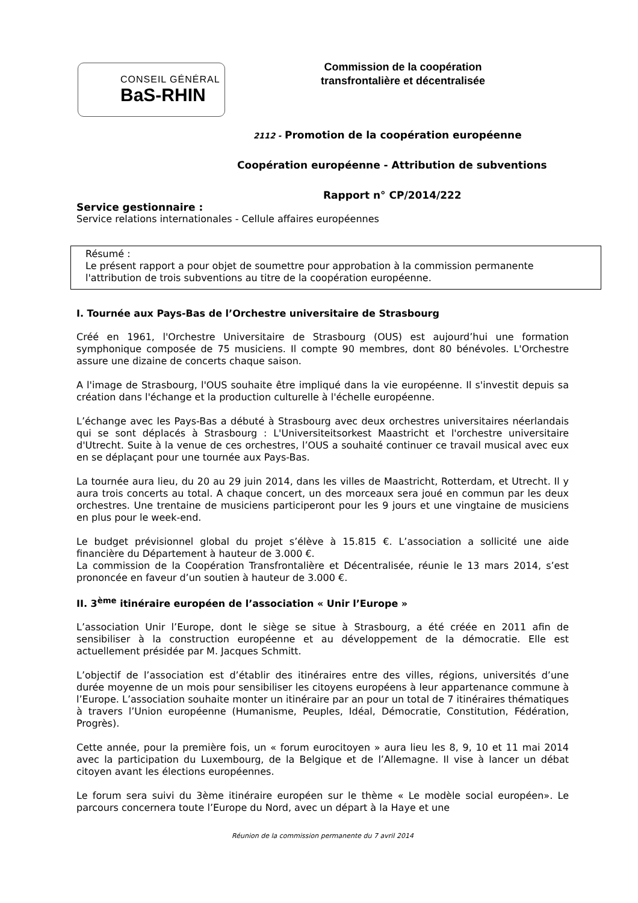CONSEIL GÉNÉRAL
BaS-RHIN
Commission de la coopération
transfrontalière et décentralisée
2112 - Promotion de la coopération européenne
Coopération européenne - Attribution de subventions
Rapport n° CP/2014/222
Service gestionnaire :
Service relations internationales - Cellule affaires européennes
Résumé :
Le présent rapport a pour objet de soumettre pour approbation à la commission permanente l'attribution de trois subventions au titre de la coopération européenne.
I. Tournée aux Pays-Bas de l’Orchestre universitaire de Strasbourg
Créé en 1961, l'Orchestre Universitaire de Strasbourg (OUS) est aujourd’hui une formation symphonique composée de 75 musiciens. Il compte 90 membres, dont 80 bénévoles. L'Orchestre assure une dizaine de concerts chaque saison.
A l'image de Strasbourg, l'OUS souhaite être impliqué dans la vie européenne. Il s'investit depuis sa création dans l'échange et la production culturelle à l'échelle européenne.
L’échange avec les Pays-Bas a débuté à Strasbourg avec deux orchestres universitaires néerlandais qui se sont déplacés à Strasbourg : L'Universiteitsorkest Maastricht et l'orchestre universitaire d'Utrecht. Suite à la venue de ces orchestres, l’OUS a souhaité continuer ce travail musical avec eux en se déplaçant pour une tournée aux Pays-Bas.
La tournée aura lieu, du 20 au 29 juin 2014, dans les villes de Maastricht, Rotterdam, et Utrecht. Il y aura trois concerts au total. A chaque concert, un des morceaux sera joué en commun par les deux orchestres. Une trentaine de musiciens participeront pour les 9 jours et une vingtaine de musiciens en plus pour le week-end.
Le budget prévisionnel global du projet s’élève à 15.815 €. L’association a sollicité une aide financière du Département à hauteur de 3.000 €.
La commission de la Coopération Transfrontalière et Décentralisée, réunie le 13 mars 2014, s’est prononcée en faveur d’un soutien à hauteur de 3.000 €.
II. 3<sup>ème</sup> itinéraire européen de l’association « Unir l’Europe »
L’association Unir l’Europe, dont le siège se situe à Strasbourg, a été créée en 2011 afin de sensibiliser à la construction européenne et au développement de la démocratie. Elle est actuellement présidée par M. Jacques Schmitt.
L’objectif de l’association est d’établir des itinéraires entre des villes, régions, universités d’une durée moyenne de un mois pour sensibiliser les citoyens européens à leur appartenance commune à l’Europe. L’association souhaite monter un itinéraire par an pour un total de 7 itinéraires thématiques à travers l’Union européenne (Humanisme, Peuples, Idéal, Démocratie, Constitution, Fédération, Progrès).
Cette année, pour la première fois, un « forum eurocitoyen » aura lieu les 8, 9, 10 et 11 mai 2014 avec la participation du Luxembourg, de la Belgique et de l’Allemagne. Il vise à lancer un débat citoyen avant les élections européennes.
Le forum sera suivi du 3ème itinéraire européen sur le thème « Le modèle social européen». Le parcours concernera toute l’Europe du Nord, avec un départ à la Haye et une
Réunion de la commission permanente du 7 avril 2014